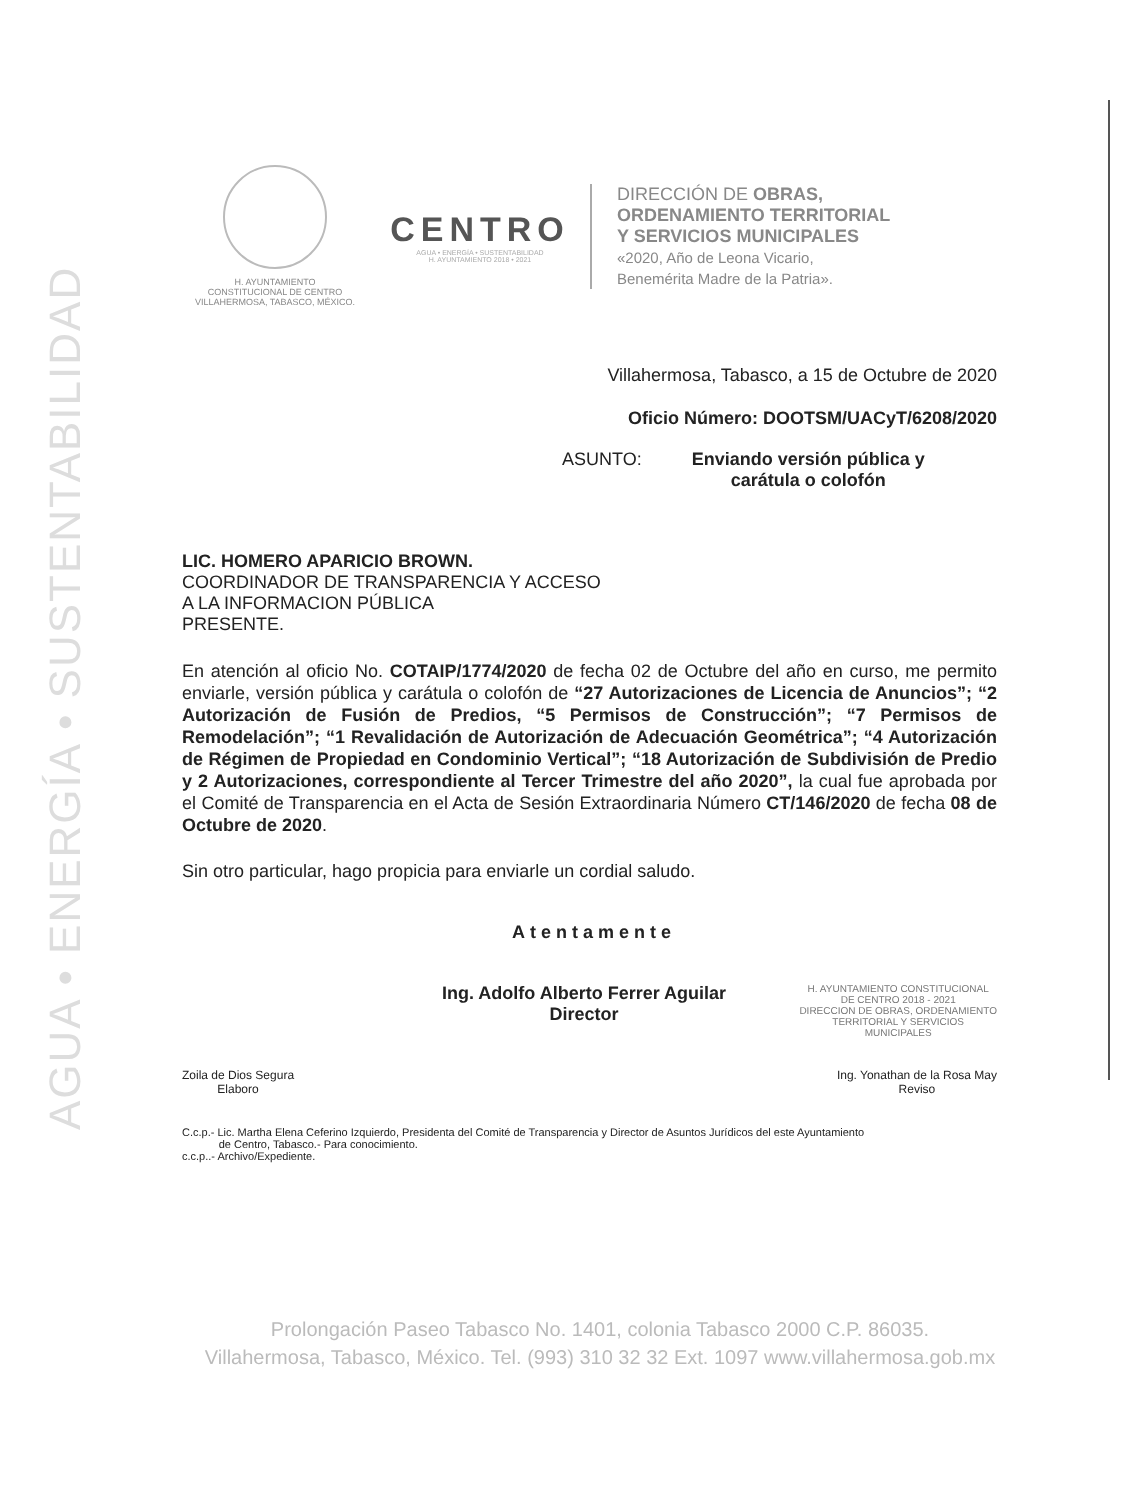AGUA • ENERGÍA • SUSTENTABILIDAD
H. AYUNTAMIENTO
CONSTITUCIONAL DE CENTRO
VILLAHERMOSA, TABASCO, MÉXICO.
CENTRO
AGUA • ENERGÍA • SUSTENTABILIDAD
H. AYUNTAMIENTO 2018 • 2021
DIRECCIÓN DE OBRAS,
ORDENAMIENTO TERRITORIAL
Y SERVICIOS MUNICIPALES
«2020, Año de Leona Vicario,
Benemérita Madre de la Patria».
Villahermosa, Tabasco, a 15 de Octubre de 2020
Oficio Número: DOOTSM/UACyT/6208/2020
ASUNTO: Enviando versión pública y
carátula o colofón
LIC. HOMERO APARICIO BROWN.
COORDINADOR DE TRANSPARENCIA Y ACCESO
A LA INFORMACION PÚBLICA
PRESENTE.
En atención al oficio No. COTAIP/1774/2020 de fecha 02 de Octubre del año en curso, me permito enviarle, versión pública y carátula o colofón de “27 Autorizaciones de Licencia de Anuncios”; “2 Autorización de Fusión de Predios, “5 Permisos de Construcción”; “7 Permisos de Remodelación”; “1 Revalidación de Autorización de Adecuación Geométrica”; “4 Autorización de Régimen de Propiedad en Condominio Vertical”; “18 Autorización de Subdivisión de Predio y 2 Autorizaciones, correspondiente al Tercer Trimestre del año 2020”, la cual fue aprobada por el Comité de Transparencia en el Acta de Sesión Extraordinaria Número CT/146/2020 de fecha 08 de Octubre de 2020.
Sin otro particular, hago propicia para enviarle un cordial saludo.
Atentamente
Ing. Adolfo Alberto Ferrer Aguilar
Director
H. AYUNTAMIENTO CONSTITUCIONAL
DE CENTRO 2018 - 2021
DIRECCION DE OBRAS, ORDENAMIENTO
TERRITORIAL Y SERVICIOS
MUNICIPALES
Zoila de Dios Segura
Elaboro
Ing. Yonathan de la Rosa May
Reviso
C.c.p.- Lic. Martha Elena Ceferino Izquierdo, Presidenta del Comité de Transparencia y Director de Asuntos Jurídicos del este Ayuntamiento
de Centro, Tabasco.- Para conocimiento.
c.c.p..- Archivo/Expediente.
Prolongación Paseo Tabasco No. 1401, colonia Tabasco 2000 C.P. 86035.
Villahermosa, Tabasco, México. Tel. (993) 310 32 32 Ext. 1097 www.villahermosa.gob.mx